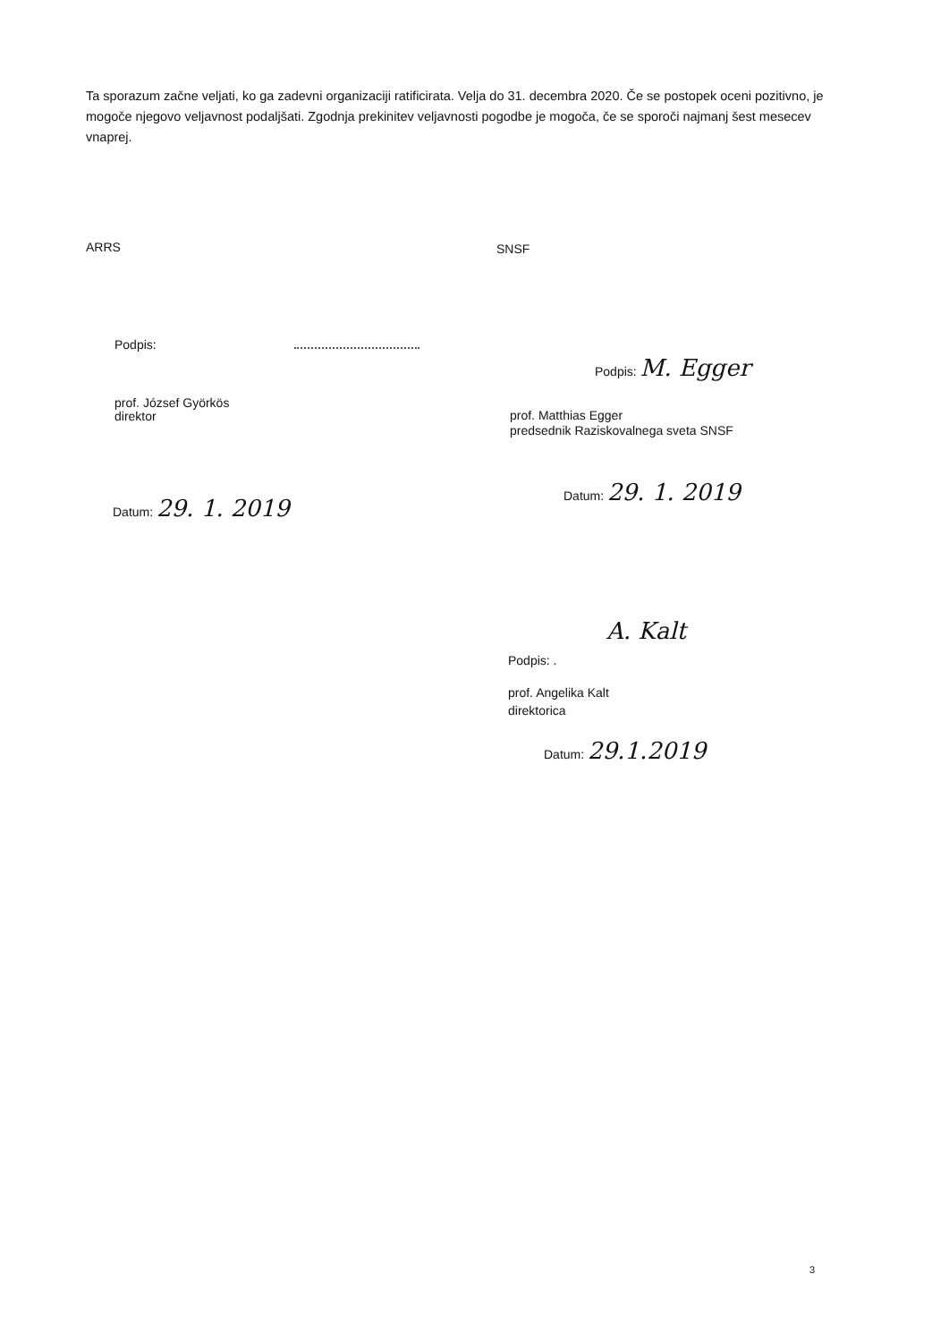Ta sporazum začne veljati, ko ga zadevni organizaciji ratificirata. Velja do 31. decembra 2020. Če se postopek oceni pozitivno, je mogoče njegovo veljavnost podaljšati. Zgodnja prekinitev veljavnosti pogodbe je mogoča, če se sporoči najmanj šest mesecev vnaprej.
ARRS
Podpis:
prof. József Györkös
direktor
Datum: 29. 1. 2019
SNSF
Podpis: M. Egger
prof. Matthias Egger
predsednik Raziskovalnega sveta SNSF
Datum: 29. 1. 2019
A. Kalt
Podpis: .
prof. Angelika Kalt
direktorica
Datum: 29.1.2019
3